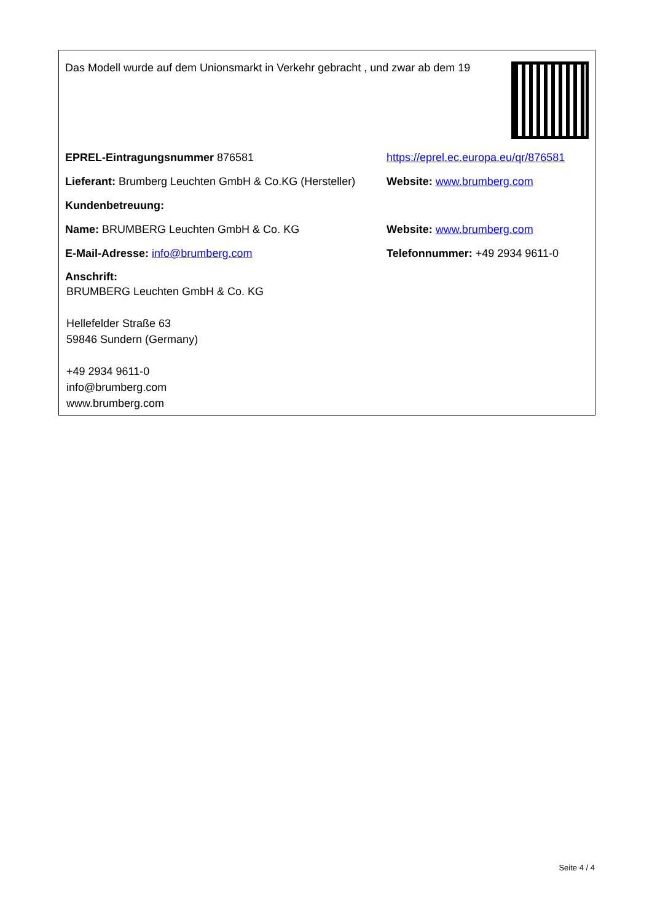Das Modell wurde auf dem Unionsmarkt in Verkehr gebracht , und zwar ab dem 19
EPREL-Eintragungsnummer 876581
https://eprel.ec.europa.eu/qr/876581
Lieferant: Brumberg Leuchten GmbH & Co.KG (Hersteller)
Website: www.brumberg.com
Kundenbetreuung:
Name: BRUMBERG Leuchten GmbH & Co. KG Website: www.brumberg.com
E-Mail-Adresse: info@brumberg.com Telefonnummer: +49 2934 9611-0
Anschrift:
BRUMBERG Leuchten GmbH & Co. KG
Hellefelder Straße 63
59846 Sundern (Germany)
+49 2934 9611-0
info@brumberg.com
www.brumberg.com
Seite 4 / 4